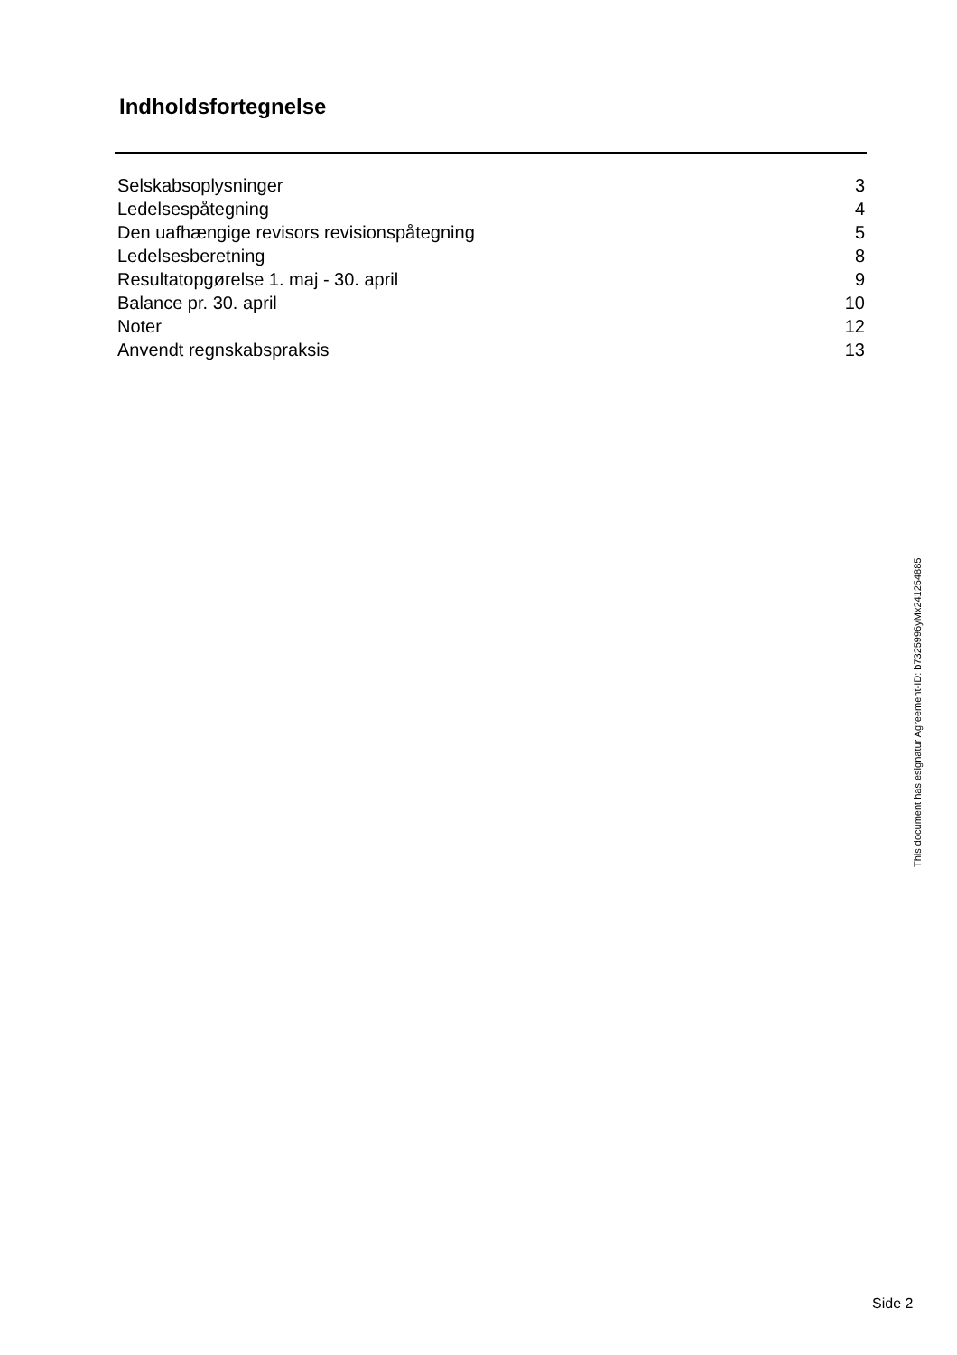Indholdsfortegnelse
| Selskabsoplysninger | 3 |
| Ledelsespåtegning | 4 |
| Den uafhængige revisors revisionspåtegning | 5 |
| Ledelsesberetning | 8 |
| Resultatopgørelse 1. maj - 30. april | 9 |
| Balance pr. 30. april | 10 |
| Noter | 12 |
| Anvendt regnskabspraksis | 13 |
This document has esignatur Agreement-ID: b7325996yMx241254885
Side 2